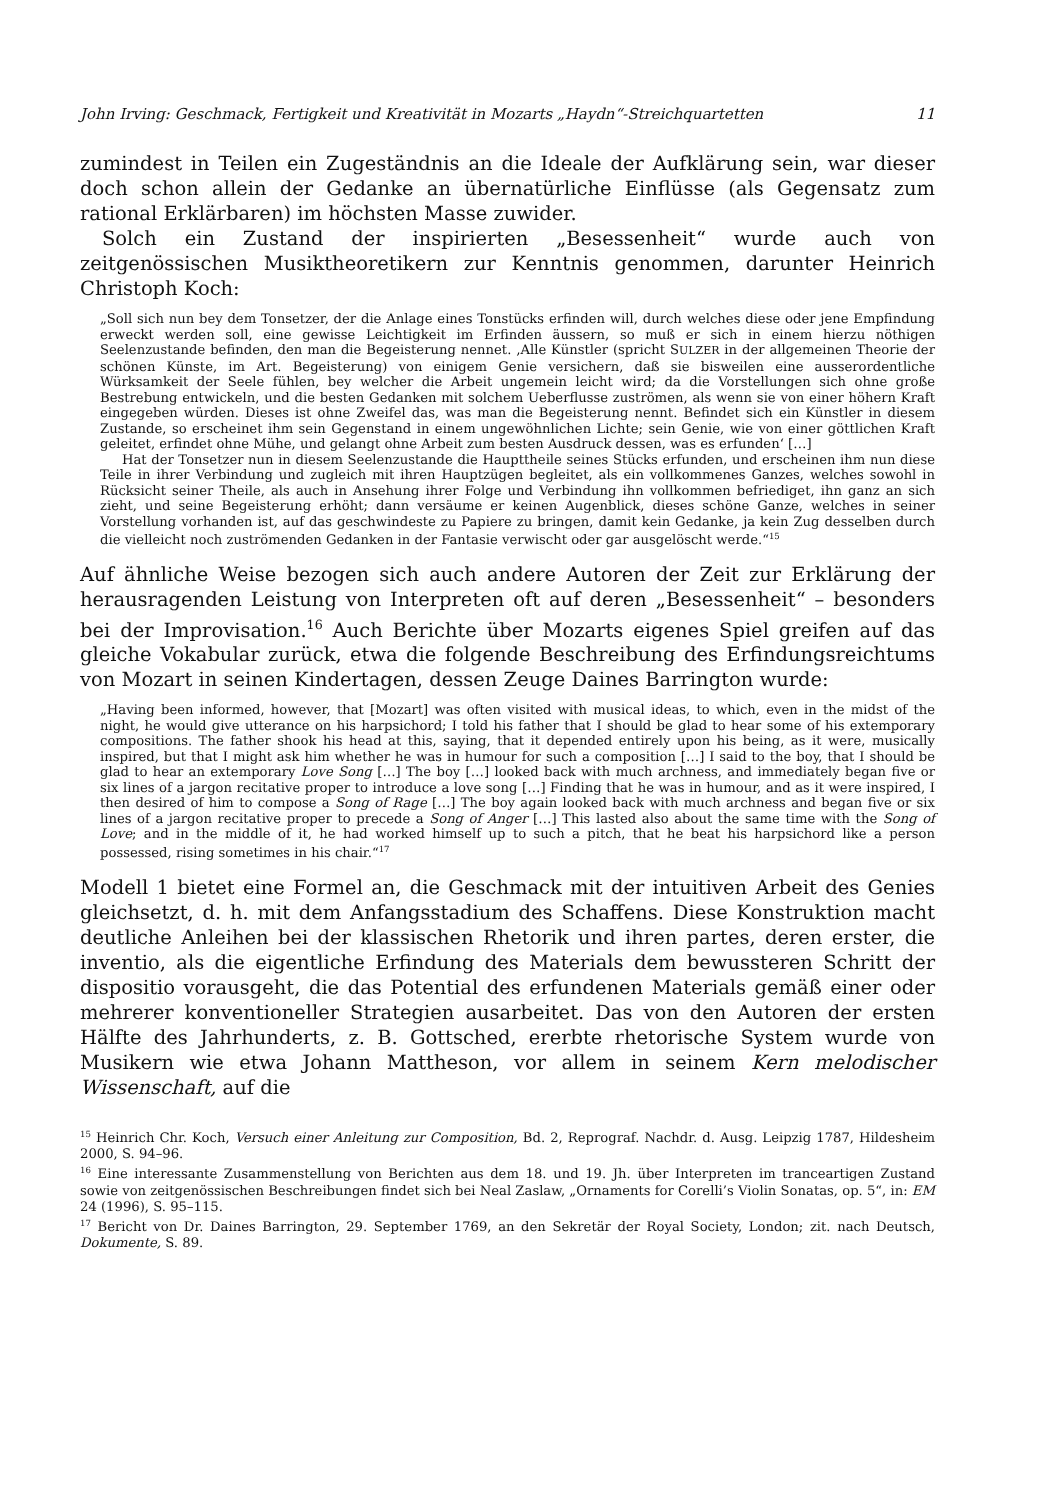John Irving: Geschmack, Fertigkeit und Kreativität in Mozarts „Haydn“-Streichquartetten 11
zumindest in Teilen ein Zugeständnis an die Ideale der Aufklärung sein, war dieser doch schon allein der Gedanke an übernatürliche Einflüsse (als Gegensatz zum rational Erklärbaren) im höchsten Masse zuwider.
Solch ein Zustand der inspirierten „Besessenheit“ wurde auch von zeitgenössischen Musiktheoretikern zur Kenntnis genommen, darunter Heinrich Christoph Koch:
„Soll sich nun bey dem Tonsetzer, der die Anlage eines Tonstücks erfinden will, durch welches diese oder jene Empfindung erweckt werden soll, eine gewisse Leichtigkeit im Erfinden äussern, so muß er sich in einem hierzu nöthigen Seelenzustande befinden, den man die Begeisterung nennet. ‚Alle Künstler (spricht SULZER in der allgemeinen Theorie der schönen Künste, im Art. Begeisterung) von einigem Genie versichern, daß sie bisweilen eine ausserordentliche Würksamkeit der Seele fühlen, bey welcher die Arbeit ungemein leicht wird; da die Vorstellungen sich ohne große Bestrebung entwickeln, und die besten Gedanken mit solchem Ueberflusse zuströmen, als wenn sie von einer höhern Kraft eingegeben würden. Dieses ist ohne Zweifel das, was man die Begeisterung nennt. Befindet sich ein Künstler in diesem Zustande, so erscheinet ihm sein Gegenstand in einem ungewöhnlichen Lichte; sein Genie, wie von einer göttlichen Kraft geleitet, erfindet ohne Mühe, und gelangt ohne Arbeit zum besten Ausdruck dessen, was es erfunden‘ […]
Hat der Tonsetzer nun in diesem Seelenzustande die Haupttheile seines Stücks erfunden, und erscheinen ihm nun diese Teile in ihrer Verbindung und zugleich mit ihren Hauptzügen begleitet, als ein vollkommenes Ganzes, welches sowohl in Rücksicht seiner Theile, als auch in Ansehung ihrer Folge und Verbindung ihn vollkommen befriediget, ihn ganz an sich zieht, und seine Begeisterung erhöht; dann versäume er keinen Augenblick, dieses schöne Ganze, welches in seiner Vorstellung vorhanden ist, auf das geschwindeste zu Papiere zu bringen, damit kein Gedanke, ja kein Zug desselben durch die vielleicht noch zuströmenden Gedanken in der Fantasie verwischt oder gar ausgelöscht werde.“<sup>15</sup>
Auf ähnliche Weise bezogen sich auch andere Autoren der Zeit zur Erklärung der herausragenden Leistung von Interpreten oft auf deren „Besessenheit“ – besonders bei der Improvisation.<sup>16</sup> Auch Berichte über Mozarts eigenes Spiel greifen auf das gleiche Vokabular zurück, etwa die folgende Beschreibung des Erfindungsreichtums von Mozart in seinen Kindertagen, dessen Zeuge Daines Barrington wurde:
„Having been informed, however, that [Mozart] was often visited with musical ideas, to which, even in the midst of the night, he would give utterance on his harpsichord; I told his father that I should be glad to hear some of his extemporary compositions. The father shook his head at this, saying, that it depended entirely upon his being, as it were, musically inspired, but that I might ask him whether he was in humour for such a composition […] I said to the boy, that I should be glad to hear an extemporary Love Song […] The boy […] looked back with much archness, and immediately began five or six lines of a jargon recitative proper to introduce a love song […] Finding that he was in humour, and as it were inspired, I then desired of him to compose a Song of Rage […] The boy again looked back with much archness and began five or six lines of a jargon recitative proper to precede a Song of Anger […] This lasted also about the same time with the Song of Love; and in the middle of it, he had worked himself up to such a pitch, that he beat his harpsichord like a person possessed, rising sometimes in his chair.“<sup>17</sup>
Modell 1 bietet eine Formel an, die Geschmack mit der intuitiven Arbeit des Genies gleichsetzt, d. h. mit dem Anfangsstadium des Schaffens. Diese Konstruktion macht deutliche Anleihen bei der klassischen Rhetorik und ihren partes, deren erster, die inventio, als die eigentliche Erfindung des Materials dem bewussteren Schritt der dispositio vorausgeht, die das Potential des erfundenen Materials gemäß einer oder mehrerer konventioneller Strategien ausarbeitet. Das von den Autoren der ersten Hälfte des Jahrhunderts, z. B. Gottsched, ererbte rhetorische System wurde von Musikern wie etwa Johann Mattheson, vor allem in seinem Kern melodischer Wissenschaft, auf die
<sup>15</sup> Heinrich Chr. Koch, Versuch einer Anleitung zur Composition, Bd. 2, Reprograf. Nachdr. d. Ausg. Leipzig 1787, Hildesheim 2000, S. 94–96.
<sup>16</sup> Eine interessante Zusammenstellung von Berichten aus dem 18. und 19. Jh. über Interpreten im tranceartigen Zustand sowie von zeitgenössischen Beschreibungen findet sich bei Neal Zaslaw, „Ornaments for Corelli’s Violin Sonatas, op. 5“, in: EM 24 (1996), S. 95–115.
<sup>17</sup> Bericht von Dr. Daines Barrington, 29. September 1769, an den Sekretär der Royal Society, London; zit. nach Deutsch, Dokumente, S. 89.